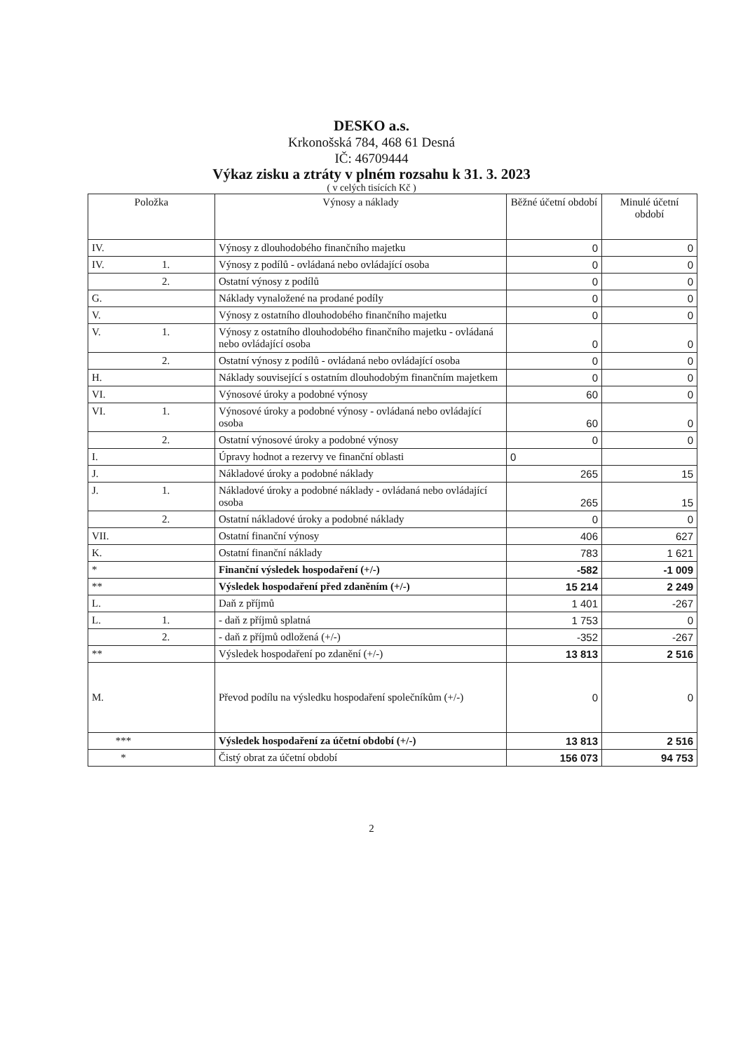DESKO a.s.
Krkonošská 784, 468 61 Desná
IČ: 46709444
Výkaz zisku a ztráty v plném rozsahu k 31. 3. 2023
( v celých tisících Kč )
| Položka | | Výnosy a náklady | Běžné účetní období | Minulé účetní období |
| --- | --- | --- | --- | --- |
| IV. | | Výnosy z dlouhodobého finančního majetku | 0 | 0 |
| IV. | 1. | Výnosy z podílů - ovládaná nebo ovládající osoba | 0 | 0 |
| | 2. | Ostatní výnosy z podílů | 0 | 0 |
| G. | | Náklady vynaložené na prodané podíly | 0 | 0 |
| V. | | Výnosy z ostatního dlouhodobého finančního majetku | 0 | 0 |
| V. | 1. | Výnosy z ostatního dlouhodobého finančního majetku - ovládaná nebo ovládající osoba | 0 | 0 |
| | 2. | Ostatní výnosy z podílů - ovládaná nebo ovládající osoba | 0 | 0 |
| H. | | Náklady související s ostatním dlouhodobým finančním majetkem | 0 | 0 |
| VI. | | Výnosové úroky a podobné výnosy | 60 | 0 |
| VI. | 1. | Výnosové úroky a podobné výnosy - ovládaná nebo ovládající osoba | 60 | 0 |
| | 2. | Ostatní výnosové úroky a podobné výnosy | 0 | 0 |
| I. | | Úpravy hodnot a rezervy ve finanční oblasti | 0 | |
| J. | | Nákladové úroky a podobné náklady | 265 | 15 |
| J. | 1. | Nákladové úroky a podobné náklady - ovládaná nebo ovládající osoba | 265 | 15 |
| | 2. | Ostatní nákladové úroky a podobné náklady | 0 | 0 |
| VII. | | Ostatní finanční výnosy | 406 | 627 |
| K. | | Ostatní finanční náklady | 783 | 1 621 |
| * | | Finanční výsledek hospodaření (+/-) | -582 | -1 009 |
| ** | | Výsledek hospodaření před zdaněním (+/-) | 15 214 | 2 249 |
| L. | | Daň z příjmů | 1 401 | -267 |
| L. | 1. | - daň z příjmů splatná | 1 753 | 0 |
| | 2. | - daň z příjmů odložená (+/-) | -352 | -267 |
| ** | | Výsledek hospodaření po zdanění (+/-) | 13 813 | 2 516 |
| M. | | Převod podílu na výsledku hospodaření společníkům (+/-) | 0 | 0 |
| *** | | Výsledek hospodaření za účetní období (+/-) | 13 813 | 2 516 |
| * | | Čistý obrat za účetní období | 156 073 | 94 753 |
2